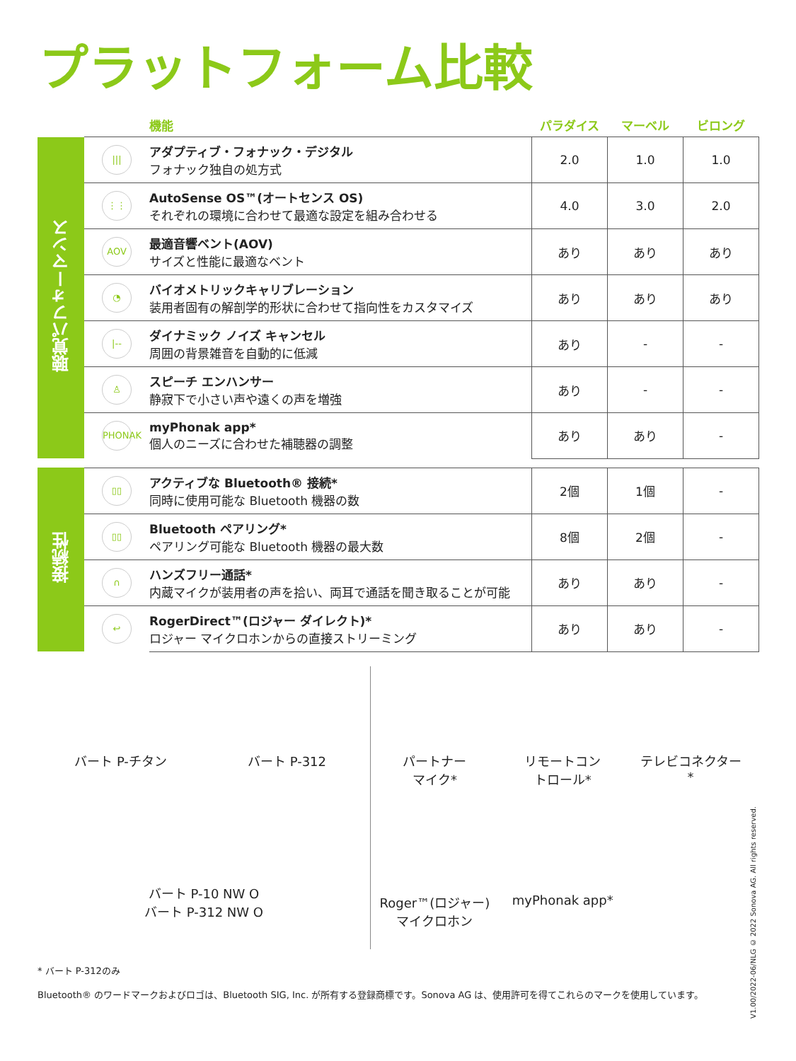プラットフォーム比較
| | | 機能 | パラダイス | マーベル | ビロング |
| --- | --- | --- | --- | --- | --- |
| 聴覚パフォーマンス | /// | アダプティブ・フォナック・デジタル フォナック独自の処方式 | 2.0 | 1.0 | 1.0 |
| | ⋮⋮ | AutoSense OS™(オートセンス OS) それぞれの環境に合わせて最適な設定を組み合わせる | 4.0 | 3.0 | 2.0 |
| | AOV | 最適音響ベント(AOV) サイズと性能に最適なベント | あり | あり | あり |
| | ◔ | バイオメトリックキャリブレーション 装用者固有の解剖学的形状に合わせて指向性をカスタマイズ | あり | あり | あり |
| | /-- | ダイナミック ノイズ キャンセル 周囲の背景雑音を自動的に低減 | あり | - | - |
| | ♙ | スピーチ エンハンサー 静寂下で小さい声や遠くの声を増強 | あり | - | - |
| | PHONAK | myPhonak app* 個人のニーズに合わせた補聴器の調整 | あり | あり | - |
| 接続性 | ▯▯ | アクティブな Bluetooth® 接続* 同時に使用可能な Bluetooth 機器の数 | 2個 | 1個 | - |
| | ▯▯ | Bluetooth ペアリング* ペアリング可能な Bluetooth 機器の最大数 | 8個 | 2個 | - |
| | ∩ | ハンズフリー通話* 内蔵マイクが装用者の声を拾い、両耳で通話を聞き取ることが可能 | あり | あり | - |
| | ↩ | RogerDirect™(ロジャー ダイレクト)* ロジャー マイクロホンからの直接ストリーミング | あり | あり | - |
バート P-チタン
バート P-312
バート P-10 NW O
バート P-312 NW O
パートナー
マイク*
リモートコン
トロール*
テレビコネクター
*
Roger™(ロジャー)
マイクロホン
myPhonak app*
* バート P-312のみ
Bluetooth® のワードマークおよびロゴは、Bluetooth SIG, Inc. が所有する登録商標です。Sonova AG は、使用許可を得てこれらのマークを使用しています。
V1.00/2022-06/NLG © 2022 Sonova AG. All rights reserved.